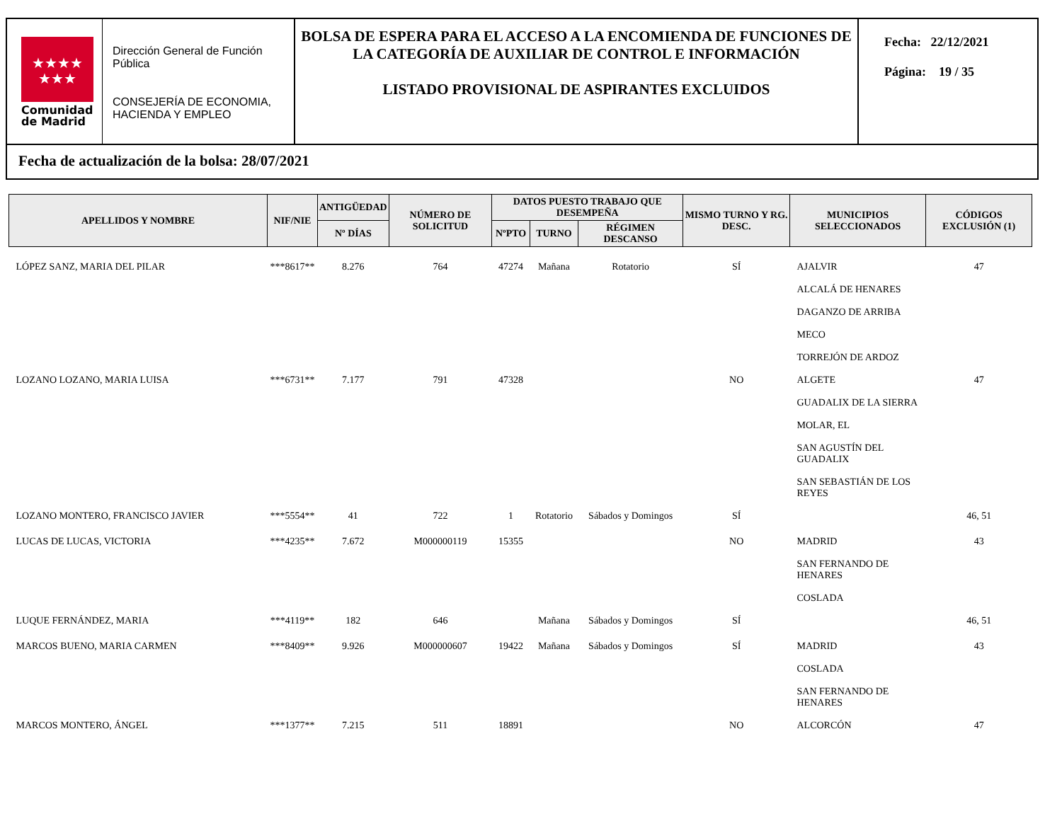★★★★
★★★
Comunidad
de Madrid
Dirección General de Función Pública
CONSEJERÍA DE ECONOMIA, HACIENDA Y EMPLEO
BOLSA DE ESPERA PARA EL ACCESO A LA ENCOMIENDA DE FUNCIONES DE LA CATEGORÍA DE AUXILIAR DE CONTROL E INFORMACIÓN
LISTADO PROVISIONAL DE ASPIRANTES EXCLUIDOS
Fecha: 22/12/2021
Página: 19 / 35
Fecha de actualización de la bolsa: 28/07/2021
| APELLIDOS Y NOMBRE | NIF/NIE | ANTIGÜEDAD | NÚMERO DE SOLICITUD | DATOS PUESTO TRABAJO QUE DESEMPEÑA | | | MISMO TURNO Y RG. DESC. | MUNICIPIOS SELECCIONADOS | CÓDIGOS EXCLUSIÓN (1) |
| --- | --- | --- | --- | --- | --- | --- | --- | --- | --- |
| | | Nº DÍAS | | NºPTO | TURNO | RÉGIMEN DESCANSO | | | |
| LÓPEZ SANZ, MARIA DEL PILAR | ***8617** | 8.276 | 764 | 47274 | Mañana | Rotatorio | SÍ | AJALVIR ALCALÁ DE HENARES DAGANZO DE ARRIBA MECO TORREJÓN DE ARDOZ | 47 |
| LOZANO LOZANO, MARIA LUISA | ***6731** | 7.177 | 791 | 47328 | | | NO | ALGETE GUADALIX DE LA SIERRA MOLAR, EL SAN AGUSTÍN DEL GUADALIX SAN SEBASTIÁN DE LOS REYES | 47 |
| LOZANO MONTERO, FRANCISCO JAVIER | ***5554** | 41 | 722 | 1 | Rotatorio | Sábados y Domingos | SÍ | | 46, 51 |
| LUCAS DE LUCAS, VICTORIA | ***4235** | 7.672 | M000000119 | 15355 | | | NO | MADRID SAN FERNANDO DE HENARES COSLADA | 43 |
| LUQUE FERNÁNDEZ, MARIA | ***4119** | 182 | 646 | | Mañana | Sábados y Domingos | SÍ | | 46, 51 |
| MARCOS BUENO, MARIA CARMEN | ***8409** | 9.926 | M000000607 | 19422 | Mañana | Sábados y Domingos | SÍ | MADRID COSLADA SAN FERNANDO DE HENARES | 43 |
| MARCOS MONTERO, ÁNGEL | ***1377** | 7.215 | 511 | 18891 | | | NO | ALCORCÓN | 47 |